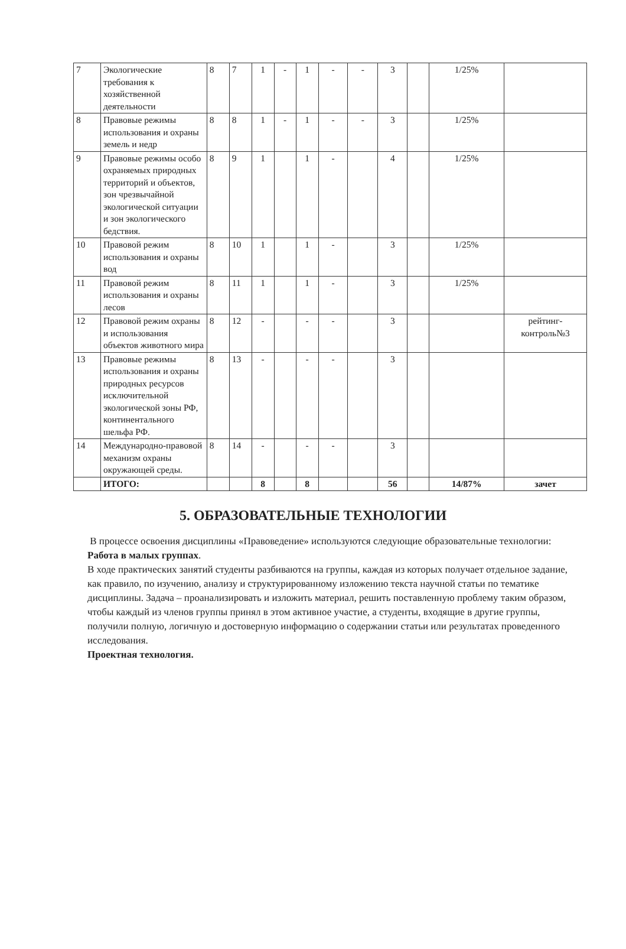| 7 | Экологические требования к хозяйственной деятельности | 8 | 7 | 1 | - | 1 | - | - | 3 | | 1/25% | |
| 8 | Правовые режимы использования и охраны земель и недр | 8 | 8 | 1 | - | 1 | - | - | 3 | | 1/25% | |
| 9 | Правовые режимы особо охраняемых природных территорий и объектов, зон чрезвычайной экологической ситуации и зон экологического бедствия. | 8 | 9 | 1 | | 1 | - | | 4 | | 1/25% | |
| 10 | Правовой режим использования и охраны вод | 8 | 10 | 1 | | 1 | - | | 3 | | 1/25% | |
| 11 | Правовой режим использования и охраны лесов | 8 | 11 | 1 | | 1 | - | | 3 | | 1/25% | |
| 12 | Правовой режим охраны и использования объектов животного мира | 8 | 12 | - | | - | - | | 3 | | | рейтинг-контроль№3 |
| 13 | Правовые режимы использования и охраны природных ресурсов исключительной экологической зоны РФ, континентального шельфа РФ. | 8 | 13 | - | | - | - | | 3 | | | |
| 14 | Международно-правовой механизм охраны окружающей среды. | 8 | 14 | - | | - | - | | 3 | | | |
| | ИТОГО: | | | 8 | | 8 | | | 56 | | 14/87% | зачет |
5. ОБРАЗОВАТЕЛЬНЫЕ ТЕХНОЛОГИИ
В процессе освоения дисциплины «Правоведение» используются следующие образовательные технологии:
Работа в малых группах.
В ходе практических занятий студенты разбиваются на группы, каждая из которых получает отдельное задание, как правило, по изучению, анализу и структурированному изложению текста научной статьи по тематике дисциплины. Задача – проанализировать и изложить материал, решить поставленную проблему таким образом, чтобы каждый из членов группы принял в этом активное участие, а студенты, входящие в другие группы, получили полную, логичную и достоверную информацию о содержании статьи или результатах проведенного исследования.
Проектная технология.